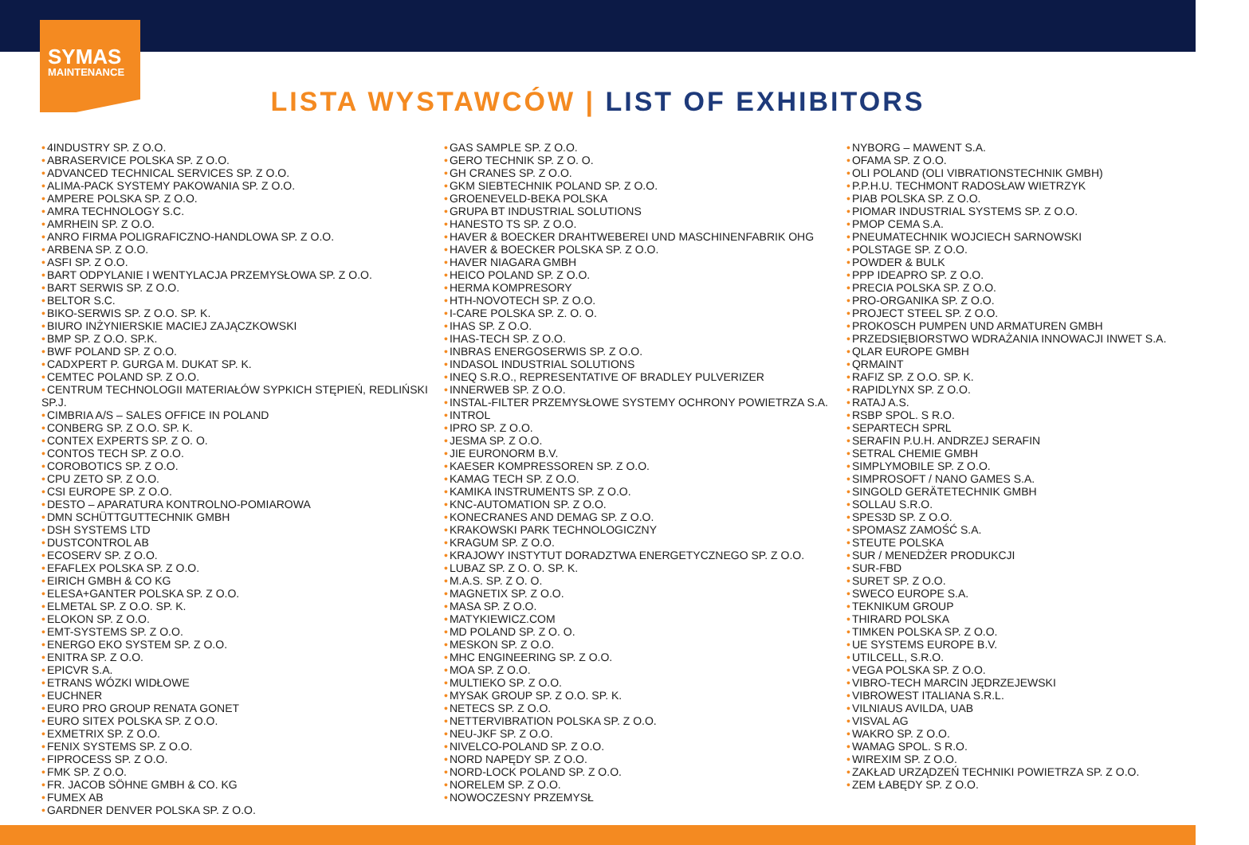SYMAS
MAINTENANCE
LISTA WYSTAWCÓW | LIST OF EXHIBITORS
4INDUSTRY SP. Z O.O.
ABRASERVICE POLSKA SP. Z O.O.
ADVANCED TECHNICAL SERVICES SP. Z O.O.
ALIMA-PACK SYSTEMY PAKOWANIA SP. Z O.O.
AMPERE POLSKA SP. Z O.O.
AMRA TECHNOLOGY S.C.
AMRHEIN SP. Z O.O.
ANRO FIRMA POLIGRAFICZNO-HANDLOWA SP. Z O.O.
ARBENA SP. Z O.O.
ASFI SP. Z O.O.
BART ODPYLANIE I WENTYLACJA PRZEMYSŁOWA SP. Z O.O.
BART SERWIS SP. Z O.O.
BELTOR S.C.
BIKO-SERWIS SP. Z O.O. SP. K.
BIURO INŻYNIERSKIE MACIEJ ZAJĄCZKOWSKI
BMP SP. Z O.O. SP.K.
BWF POLAND SP. Z O.O.
CADXPERT P. GURGA M. DUKAT SP. K.
CEMTEC POLAND SP. Z O.O.
CENTRUM TECHNOLOGII MATERIAŁÓW SYPKICH STĘPIEŃ, REDLIŃSKI SP.J.
CIMBRIA A/S – SALES OFFICE IN POLAND
CONBERG SP. Z O.O. SP. K.
CONTEX EXPERTS SP. Z O. O.
CONTOS TECH SP. Z O.O.
COROBOTICS SP. Z O.O.
CPU ZETO SP. Z O.O.
CSI EUROPE SP. Z O.O.
DESTO – APARATURA KONTROLNO-POMIAROWA
DMN SCHÜTTGUTTECHNIK GMBH
DSH SYSTEMS LTD
DUSTCONTROL AB
ECOSERV SP. Z O.O.
EFAFLEX POLSKA SP. Z O.O.
EIRICH GMBH & CO KG
ELESA+GANTER POLSKA SP. Z O.O.
ELMETAL SP. Z O.O. SP. K.
ELOKON SP. Z O.O.
EMT-SYSTEMS SP. Z O.O.
ENERGO EKO SYSTEM SP. Z O.O.
ENITRA SP. Z O.O.
EPICVR S.A.
ETRANS WÓZKI WIDŁOWE
EUCHNER
EURO PRO GROUP RENATA GONET
EURO SITEX POLSKA SP. Z O.O.
EXMETRIX SP. Z O.O.
FENIX SYSTEMS SP. Z O.O.
FIPROCESS SP. Z O.O.
FMK SP. Z O.O.
FR. JACOB SÖHNE GMBH & CO. KG
FUMEX AB
GARDNER DENVER POLSKA SP. Z O.O.
GAS SAMPLE SP. Z O.O.
GERO TECHNIK SP. Z O. O.
GH CRANES SP. Z O.O.
GKM SIEBTECHNIK POLAND SP. Z O.O.
GROENEVELD-BEKA POLSKA
GRUPA BT INDUSTRIAL SOLUTIONS
HANESTO TS SP. Z O.O.
HAVER & BOECKER DRAHTWEBEREI UND MASCHINENFABRIK OHG
HAVER & BOECKER POLSKA SP. Z O.O.
HAVER NIAGARA GMBH
HEICO POLAND SP. Z O.O.
HERMA KOMPRESORY
HTH-NOVOTECH SP. Z O.O.
I-CARE POLSKA SP. Z. O. O.
IHAS SP. Z O.O.
IHAS-TECH SP. Z O.O.
INBRAS ENERGOSERWIS SP. Z O.O.
INDASOL INDUSTRIAL SOLUTIONS
INEQ S.R.O., REPRESENTATIVE OF BRADLEY PULVERIZER
INNERWEB SP. Z O.O.
INSTAL-FILTER PRZEMYSŁOWE SYSTEMY OCHRONY POWIETRZA S.A.
INTROL
IPRO SP. Z O.O.
JESMA SP. Z O.O.
JIE EURONORM B.V.
KAESER KOMPRESSOREN SP. Z O.O.
KAMAG TECH SP. Z O.O.
KAMIKA INSTRUMENTS SP. Z O.O.
KNC-AUTOMATION SP. Z O.O.
KONECRANES AND DEMAG SP. Z O.O.
KRAKOWSKI PARK TECHNOLOGICZNY
KRAGUM SP. Z O.O.
KRAJOWY INSTYTUT DORADZTWA ENERGETYCZNEGO SP. Z O.O.
LUBAZ SP. Z O. O. SP. K.
M.A.S. SP. Z O. O.
MAGNETIX SP. Z O.O.
MASA SP. Z O.O.
MATYKIEWICZ.COM
MD POLAND SP. Z O. O.
MESKON SP. Z O.O.
MHC ENGINEERING SP. Z O.O.
MOA SP. Z O.O.
MULTIEKO SP. Z O.O.
MYSAK GROUP SP. Z O.O. SP. K.
NETECS SP. Z O.O.
NETTERVIBRATION POLSKA SP. Z O.O.
NEU-JKF SP. Z O.O.
NIVELCO-POLAND SP. Z O.O.
NORD NAPĘDY SP. Z O.O.
NORD-LOCK POLAND SP. Z O.O.
NORELEM SP. Z O.O.
NOWOCZESNY PRZEMYSŁ
NYBORG – MAWENT S.A.
OFAMA SP. Z O.O.
OLI POLAND (OLI VIBRATIONSTECHNIK GMBH)
P.P.H.U. TECHMONT RADOSŁAW WIETRZYK
PIAB POLSKA SP. Z O.O.
PIOMAR INDUSTRIAL SYSTEMS SP. Z O.O.
PMOP CEMA S.A.
PNEUMATECHNIK WOJCIECH SARNOWSKI
POLSTAGE SP. Z O.O.
POWDER & BULK
PPP IDEAPRO SP. Z O.O.
PRECIA POLSKA SP. Z O.O.
PRO-ORGANIKA SP. Z O.O.
PROJECT STEEL SP. Z O.O.
PROKOSCH PUMPEN UND ARMATUREN GMBH
PRZEDSIĘBIORSTWO WDRAŻANIA INNOWACJI INWET S.A.
QLAR EUROPE GMBH
QRMAINT
RAFIZ SP. Z O.O. SP. K.
RAPIDLYNX SP. Z O.O.
RATAJ A.S.
RSBP SPOL. S R.O.
SEPARTECH SPRL
SERAFIN P.U.H. ANDRZEJ SERAFIN
SETRAL CHEMIE GMBH
SIMPLYMOBILE SP. Z O.O.
SIMPROSOFT / NANO GAMES S.A.
SINGOLD GERÄTETECHNIK GMBH
SOLLAU S.R.O.
SPES3D SP. Z O.O.
SPOMASZ ZAMOŚĆ S.A.
STEUTE POLSKA
SUR / MENEDŻER PRODUKCJI
SUR-FBD
SURET SP. Z O.O.
SWECO EUROPE S.A.
TEKNIKUM GROUP
THIRARD POLSKA
TIMKEN POLSKA SP. Z O.O.
UE SYSTEMS EUROPE B.V.
UTILCELL, S.R.O.
VEGA POLSKA SP. Z O.O.
VIBRO-TECH MARCIN JĘDRZEJEWSKI
VIBROWEST ITALIANA S.R.L.
VILNIAUS AVILDA, UAB
VISVAL AG
WAKRO SP. Z O.O.
WAMAG SPOL. S R.O.
WIREXIM SP. Z O.O.
ZAKŁAD URZĄDZEŃ TECHNIKI POWIETRZA SP. Z O.O.
ZEM ŁABĘDY SP. Z O.O.